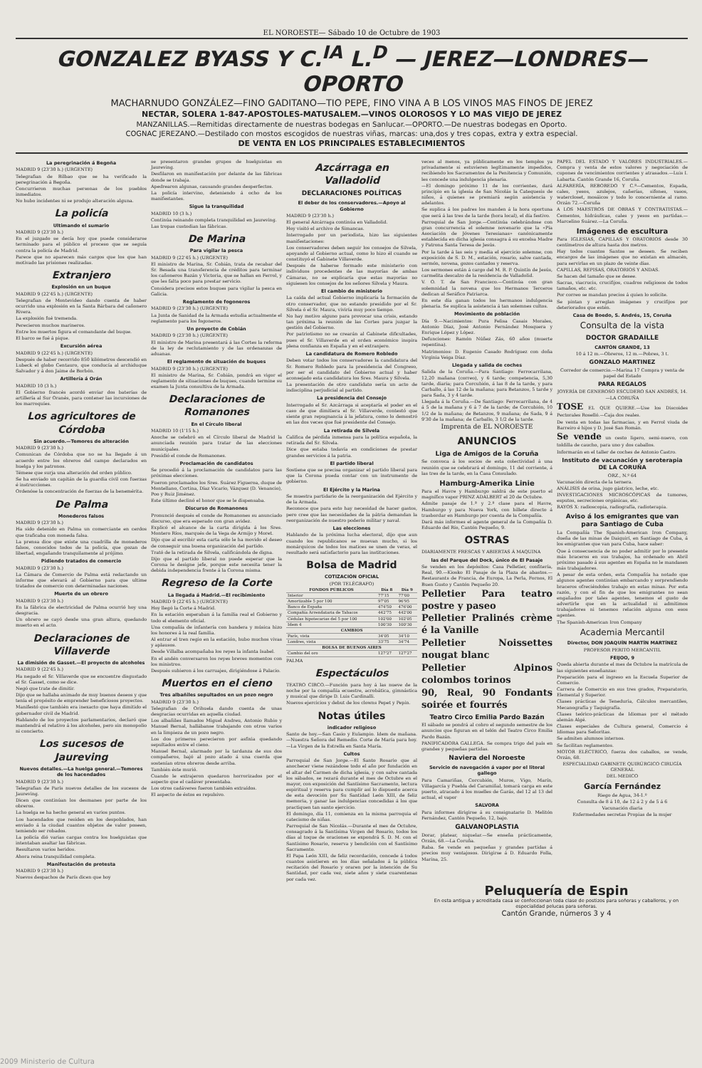EL NOROESTE— Sábado 10 de Octubre de 1903
GONZALEZ BYASS Y C.<sup>IA</sup> L.<sup>D</sup> — JEREZ—LONDRES—OPORTO
MACHARNUDO GONZÁLEZ—FINO GADITANO—TIO PEPE, FINO VINA A B LOS VINOS MAS FINOS DE JEREZ
NECTAR, SOLERA 1-847-APOSTOLES-MATUSALEM.—VINOS OLOROSOS Y LO MAS VIEJO DE JEREZ
MANZANILLAS.—Remitidas directamente de nuestras bodegas en Sanlucar.—OPORTO.—De nuestras bodegas en Oporto.
COGNAC JEREZANO.—Destilado con mostos escogidos de nuestras viñas, marcas: una,dos y tres copas, extra y extra especial.
DE VENTA EN LOS PRINCIPALES ESTABLECIMIENTOS
La peregrinación á Begoña
MADRID 9 (23'30 h.) (URGENTE)
Telegrafian de Bilbao que se ha verificado la peregrinación á Begoña.
Concurrieron muchas personas de los pueblos inmediatos.
No hubo incidentes ni se produjo alteración alguna.
La policía
Ultimando el sumario
MADRID 9 (23'30 h.)
En el juzgado se decía hoy que puede considerarse terminado para el público el proceso que se seguía contra la policía de Madrid.
Parece que no aparecen más cargos que los que han motivado las prisiones realizadas.
Extranjero
Explosión en un buque
MADRID 9 (22'45 h.) (URGENTE)
Telegrafian de Montevideo dando cuenta de haber ocurrido una explosión en la Santa Bárbara del cañonero Rivera.
La explosión fué tremenda.
Perecieron muchos marineros.
Entre los muertos figura el comandante del buque.
El barco se fué á pique.
Excursión aérea
MADRID 9 (22'45 h.) (URGENTE)
Después de haber recorrido 850 kilómetros descendió en Lubeck el globo Centauro, que conducía al archiduque Salvador y á don Jaime de Borbón.
Artillería á Orán
MADRID 10 (3 h.)
El Gobierno francés acordó enviar dos baterías de artillería al Sur Oranés, para contener las incursiones de los marroquíes.
Los agricultores de Córdoba
Sin acuerdo.—Temores de alteración
MADRID 9 (23'30 h.)
Comunican de Córdoba que no se ha llegado á un acuerdo entre los obreros del campo declarados en huelga y los patronos.
Témese que surja una alteración del orden público.
Se ha enviado un capitán de la guardia civil con fuerzas é instrucciones.
Ordenóse la concentración de fuerzas de la benemérita.
De Palma
Monederos falsos
MADRID 9 (23'30 h.)
Ha sido detenido en Palma un comerciante en cerdos que traficaba con moneda falsa.
La prensa dice que existe una cuadrilla de monederos falsos, conocidos todos de la policía, que gozan de libertad, engañando tranquilamente al prójimo.
Pidiendo tratados de comercio
MADRID 9 (23'30 h.)
La Cámara de Comercio de Palma está redactando un informe que elevará al Gobierno para que ultime tratados de comercio con determinadas naciones.
Muerte de un obrero
MADRID 9 (23'30 h.)
En la fábrica de electricidad de Palma ocurrió hoy una desgracia.
Un obrero se cayó desde una gran altura, quedando muerto en el acto.
Declaraciones de Villaverde
La dimisión de Gasset.—El proyecto de alcoholes
MADRID 9 (22'45 h.)
Ha negado el Sr. Villaverde que se encuentre disgustado el Sr. Gasset, como se dice.
Negó que trate de dimitir.
Dijo que se hallaba animado de muy buenos deseos y que tenía el propósito de emprender beneficiosos proyectos.
Manifestó que también era inexacto que haya dimitido el gobernador civil de Madrid.
Hablando de los proyectos parlamentarios, declaró que mantendrá el relativo á los alcoholes, pero sin monopolio ni concierto.
Los sucesos de Jaureving
Nuevos detalles.—La huelga general.—Temores de los hacendados
MADRID 9 (23'30 h.)
Telegrafian de París nuevos detalles de los sucesos de Jaureving.
Dicen que continúan los desmanes por parte de los obreros.
La huelga se ha hecho general en varios puntos.
Los hacendados que residen en los despoblados, han enviado á la ciudad cuantos objetos de valor poseen, temiendo ser robados.
La policía dió varias cargas contra los huelguistas que intentaban asaltar las fábricas.
Resultaron varios heridos.
Ahora reina tranquilidad completa.
Manifestación de protesta
MADRID 9 (23'30 h.)
Nuevos despachos de París dicen que hoy
se presentaron grandes grupos de huelguistas en Jaureving.
Desfilaron en manifestación por delante de las fábricas donde se trabaja.
Apedrearon algunas, causando grandes desperfectos.
La policía intervino, deteniendo á ocho de los manifestantes.
Sigue la tranquilidad
MADRID 10 (3 h.)
Continúa reinando completa tranquilidad en Jaureving.
Las tropas custodian las fábricas.
De Marina
Para vigilar la pesca
MADRID 9 (22'45 h.) (URGENTE)
El ministro de Marina, Sr. Cobián, trata de recabar del Sr. Besada una transferencia de créditos para terminar los cañoneros Bazán y Victoria, que se hallan en Ferrol, y que les falta poco para prestar servicio.
Considera precisos estos buques para vigilar la pesca en Galicia.
Reglamento de fogoneros
MADRID 9 (23'30 h.) (URGENTE)
La Junta de Sanidad de la Armada estudia actualmente el reglamento para los fogoneros.
Un proyecto de Cobián
MADRID 9 (23'30 h.) (URGENTE)
El ministro de Marina presentará á las Cortes la reforma de la ley de reclutamiento y de las ordenanzas de aduanas.
El reglamento de situación de buques
MADRID 9 (23'30 h.) (URGENTE)
El ministro de Marina, Sr. Cobián, pondrá en vigor el reglamento de situaciones de buques, cuando termine su examen la Junta consultiva de la Armada.
Declaraciones de Romanones
En el Círculo liberal
MADRID 10 (1'15 h.)
Anoche se celebró en el Círculo liberal de Madrid la anunciada reunión para tratar de las elecciones municipales.
Presidió el conde de Romanones.
Proclamación de candidatos
Se procedió á la proclamación de candidatos para las próximas elecciones.
Fueron proclamados los Sres. Suárez Figueroa, duque de Montellano, Cortina, Díaz Vicario, Vázquez (D. Venancio), Poo y Ruiz Jiménez.
Este último declinó el honor que se le dispensaba.
Discurso de Romanones
Pronunció después el conde de Romanones su anunciado discurso, que era esperado con gran avidez.
Explicó el alcance de la carta dirigida á los Sres. Montero Ríos, marqués de la Vega de Armijo y Moret.
Dijo que al escribir esta carta sólo le ha movido el deseo de conseguir una buena organización del partido.
Trató de la retirada de Silvela, calificándola de digna.
Dijo que el partido liberal no puede esperar que la Corona le designe jefe, porque este necesita tener la debida independencia frente á la Corona misma.
Regreso de la Corte
La llegada á Madrid.—El recibimiento
MADRID 9 (22'45 h.) (URGENTE)
Hoy llegó la Corte á Madrid.
En la estación esperaban á la familia real el Gobierno y todo el elemento oficial.
Una compañía de infantería con bandera y música hizo los honores á la real familia.
Al entrar el tren regio en la estación, hubo muchos vivas y aplausos.
Desde Villalba acompañaba los reyes la infanta Isabel.
En el andén conversaron los reyes breves momentos con los ministros.
Después subieron á los carruajes, dirigiéndose á Palacio.
Muertos en el cieno
Tres albañiles sepultados en un pozo negro
MADRID 9 (23'30 h.)
Telegrafian de Orihuela dando cuenta de unas desgracias ocurridas en aquella ciudad.
Los albañiles llamados Miguel Andreu, Antonio Rubio y Manuel Bernal, hallábanse trabajando con otros varios en la limpieza de un pozo negro.
Los dos primeros perecieron por asfixia quedando sepultados entre el cieno.
Manuel Bernal, alarmado por la tardanza de sus dos compañeros, bajó al pozo atado á una cuerda que sostenían otros obreros desde arriba.
También éste murió.
Cuando le extrajeron quedaron horrorizados por el aspecto que el cadáver presentaba.
Los otros cadáveres fueron también extraídos.
El aspecto de éstos es repulsivo.
Azcárraga en Valladolid
DECLARACIONES POLÍTICAS
El deber de los conservadores.—Apoyo al Gobierno
MADRID 9 (23'30 h.)
El general Azcárraga continúa en Valladolid.
Hoy visitó el archivo de Simancas.
Interrogado por un periodista, hizo las siguientes manifestaciones:
Los conservadores deben seguir los consejos de Silvela, apoyando al Gobierno actual, como lo hizo él cuando se constituyó el Gabinete Villaverde.
Después de haberse formado este ministerio con individuos procedentes de las mayorías de ambas Cámaras, no se explicaría que estas mayorías no siguiesen los consejos de los señores Silvela y Maura.
El cambio de ministerio
La caída del actual Gobierno implicaría la formación de otro conservador, que no estando presidido por el Sr. Silvela ó el Sr. Maura, viviría muy poco tiempo.
No hay motivo alguno para provocar una crisis, estando tan próxima la reunión de las Cortes para juzgar la gestión del Gobierno.
Por patriotismo no se crearán al Gabinete dificultades, pues el Sr. Villaverde en el orden económico inspira plena confianza en España y en el extranjero.
La candidatura de Romero Robledo
Deben votar todos los conservadores la candidatura del Sr. Romero Robledo para la presidencia del Congreso, por ser el candidato del Gobierno actual y haber aconsejado esta candidatura los Sres. Maura y Silvela.
La presentación de otro candidato sería un acto de indisciplina perjudicial al partido.
La presidencia del Consejo
Interrogado el Sr. Azcárraga si aceptaría el poder en el caso de que dimitiera el Sr. Villaverde, contestó que siente gran repugnancia á la jefatura, como lo demostró en las dos veces que fué presidente del Consejo.
La retirada de Silvela
Califica de pérdida inmensa para la política española, la retirada del Sr. Silvela.
Dice que estaba todavía en condiciones de prestar grandes servicios á la patria.
El partido liberal
Sostiene que se precisa organizar el partido liberal para que la Corona pueda contar con un instrumento de gobierno.
El Ejército y la Marina
Se muestra partidario de la reorganización del Ejército y de la Armada.
Reconoce que para esto hay necesidad de hacer gastos, pero cree que las necesidades de la pátria demandan la reorganización de nuestro poderío militar y naval.
Las elecciones
Hablando de la próxima lucha electoral, dijo que aun cuando los republicanos se muevan mucho, si los monárquicos de todos los matices se unen de veras, el resultado será satisfactorio para las instituciones.
Bolsa de Madrid
COTIZACIÓN OFICIAL
(POR TELÉGRAFO)
| FONDOS PÚBLICOS | Día 8 | Día 9 |
| --- | --- | --- |
| Interior | 77'15 | 77'00 |
| Amortizable 5 por 100 | 97'05 | 96'95 |
| Banco de España | 474'50 | 476'00 |
| Compañía Arrendataria de Tabacos | 442'75 | 442'00 |
| Cédulas hipotecarias del 5 por 100 | 102'00 | 102'05 |
| Idem 4 | 100'30 | 100'30 |
| CAMBIOS | | |
| París, vista | 34'05 | 34'10 |
| Londres, vista | 33'75 | 34'74 |
| BOLSA DE BUENOS AIRES | | |
| Cambio del oro | 127'27 | 127'27 |
PALMA
Espectáculos
TEATRO CIRCO.—Función para hoy á las nueve de la noche por la compañía ecuestre, acrobática, gimnástica y musical que dirige D. Luis Cardinalli.
Nuevos ejercicios y debut de los clowns Pepet y Pepin.
Notas útiles
indicador religioso
Santo de hoy.—San Casio y Eulampio. Idem de mañana.—Nuestra Señora del Remedio. Corte de María para hoy.—La Virgen de la Estrella en Santa María.
Cultos
Parroquial de San Jorge.—El Santo Rosario que al anochecer viene rezándose todo el año por fundación en el altar del Carmen de dicha iglesia, y con salve cantada los sábados, se rezará durante el mes de Octubre en el mayor, con exposición del Santísimo Sacramento, lectura espiritual y reserva para cumplir así lo dispuesto acerca de esta devoción por Su Santidad León XIII, de feliz memoria, y ganar las indulgencias concedidas á los que practiquen tan santo ejercicio.
El domingo, día 11, comienza en la misma parroquia el catecismo de niñas.
Parroquial de San Nicolás.—Durante el mes de Octubre, consagrado á la Santísima Virgen del Rosario, todos los días al toque de oraciones se expondrá S. D. M. con el Santísimo Rosario, reserva y bendición con el Santísimo Sacramento.
El Papa León XIII, de feliz recordación, concede á todos cuantos asistieren en los días señalados á la pública recitación del Rosario y oraren por la intención de Su Santidad, por cada vez, siete años y siete cuarentenas por cada vez.
veces al menos, ya públicamente en los templos ya privadamente si estuvieren legítimamente impedidos, recibiendo los Sacramentos de la Penitencia y Comunión, les concede una indulgencia plenaria.
—El domingo próximo 11 de los corrientes, dará principio en la iglesia de San Nicolás la Catequesis de niños, á quienes se premiará según asistencia y adelantos.
Se suplica á los padres los manden á la hora oportuna que será á las tres de la tarde (hora local), el día festivo.
Parroquial de San Jorge.—Continúa celebrándose con gran concurrencia el solemne novenario que la «Pía Asociación de Jóvenes Teresianas» canónicamente establecida en dicha iglesia consagra á su excelsa Madre y Patrona Santa Teresa de Jesús.
Por la tarde á las seis y media el ejercicio solemne, con exposición de S. D. M., estación, rosario, salve cantada, sermón, novena, gozos cantados y reserva.
Los sermones están á cargo del M. R. P. Quintín de Jesús, carmelita descalzo de la residencia de Valladolid.
V. O. T. de San Francisco.—Continúa con gran solemnidad la novena que los Hermanos Terceros dedican al Seráfico Patriarca.
En este día ganan todos los hermanos indulgencia plenaria. Se suplica la asistencia á tan solemnes cultos.
Movimiento de población
Día 9.—Nacimientos: Pura Felisa Casais Morales, Antonio Díaz, José Antonio Fernández Mosquera y Enrique López y López.
Defunciones: Ramón Núñez Zás, 60 años (muerte repentina).
Matrimonios: D. Eugenio Casado Rodríguez con doña Virginia Veiga Díaz.
Llegada y salida de coches
Salida de la Coruña.—Para Santiago: Ferrocarrilana, 12,20 mañana (correo), y 6 tarde; competencia, 5,30 tarde, diaria; para Corcubión, á las 8 de la tarde, y para Carballo, á las 12 de la mañana; para Betanzos, 5 tarde y para Sada, 3 y 4 tarde.
Llegada á la Coruña.—De Santiago: Ferrocarrilana, de 4 á 5 de la mañana y 6 á 7 de la tarde; de Corcubión, 10 1/2 de la mañana; de Betanzos, 9 mañana; de Sada, 9 á 9'30 de la mañana; de Carballo, 3 1/2 de la tarde.
Imprenta de EL NOROESTE
ANUNCIOS
Liga de Amigos de la Coruña
Se convoca á los socios de esta colectividad á una reunión que se celebrará el domingo, 11 del corriente, á las tres de la tarde, en la Casa Consulado.
Hamburg-Amerika Linie
Para el Havre y Hamburgo saldrá de este puerto el magnífico vapor PRINZ ADALBERT el 20 de Octubre.
Admite pasaje de 1.ª y 2.ª clase para el Havre, Hamburgo y para Nueva York, con billete directo á trasbordar en Hamburgo por cuenta de la Compañía.
Dará más informes el agente general de la Compañía D. Eduardo del Río, Cantón Pequeño, 9.
OSTRAS
DIARIAMENTE FRESCAS Y ABIERTAS Á MAQUINA
las del Parque del Dock, único de El Pasaje
Se venden en los depósitos: Casa Pelletier, confitería, Real, 90.—Kiosko El Pasaje de la Plaza de abastos.—Restaurants de Francia, de Europa, La Perla, Fornos, El Buen Gusto y Cantón Pequeño 20.
Pelletier Para teatro postre y paseo
Pelletier Pralinés crème é la Vanille
Pelletier Noissettes nougat blanc
Pelletier Alpinos colombos torinos
90, Real, 90 Fondants soirée et fourrés
Teatro Circo Emilia Pardo Bazán
El sábado se pondrá al cobro el segundo semestre de los anuncios que figuran en el telón del Teatro Circo Emilia Pardo Bazán.
PANIFICADORA GALLEGA. Se compra trigo del país en grandes y pequeñas partidas.
Naviera del Noroeste
Servicio de navegación á vapor por el litoral gallego
Para Camariñas, Corcubión, Muros, Vigo, Marín, Villagarcía y Puebla del Caramiñal, tomará carga en este puerto, atracado á los muelles de Garás, del 12 al 13 del actual, el vapor
SALVORA
Para informes dirigirse á su consignatario D. Melitón Fernández, Cantón Pequeño, 12, bajo.
GALVANOPLASTIA
Dorar, platear, niquelar.—Se enseña prácticamente, Orzán, 68.—La Coruña.
Raba. Se vende en pequeñas y grandes partidas á precios muy ventajosos. Dirigirse á D. Eduardo Folla, Marina, 25.
PAPEL DEL ESTADO Y VALORES INDUSTRIALES.—Compra y venta de estos valores y negociación de cupones de vencimientos corrientes y atrasados.—Luis I. Labarta. Cantón Grande 16, Coruña.
ALFARERÍA, REBOREDO Y C.ª—Cementos, Espada, cales, yesos, azulejos, cañerías, sifones, vasos, watercloset, mosáicos y todo lo concerniente al ramo. Orzán 72.—Coruña
A LOS MAESTROS DE OBRAS Y CONTRATISTAS.—Cementos, hidráulicas, cales y yesos en partidas.—Marcelino Suárez.—La Coruña.
Imágenes de escultura
Para IGLESIAS, CAPILLAS Y ORATORIOS desde 30 centímetros de altura hasta dos metros.
Hay todos cuantos Santos se deseen. Se reciben encargos de las imágenes que no existan en almacén, para servirlas en un plazo de veinte días.
CAPILLAS, REPISAS, ORATORIOS Y ANDAS.
Se hacen del tamaño que se desee.
Sacras, viacrucis, crucifijos, cuadros religiosos de todos tamaños, etc. etc.
Por correo se mandan precios á quien lo solicite.
Se pintan y arreglan imágenes y crucifijos por deteriorados que estén.
Casa de Boedo, S. Andrés, 15, Coruña
Consulta de la vista
DOCTOR GRADAILLE
CANTÓN GRANDE, 13
10 á 12 m.—Obreros, 12 m.—Pobres, 3 t.
GONZALO MARTINEZ
Corredor de comercio.—Marina 17 Compra y venta de papel del Estado
PARA REGALOS
JOYERÍA DE GENEROSO ESCUDERO SAN ANDRÉS, 14.—LA CORUÑA
TOSE EL QUE QUIERE.—Use los Discoides Pectorales Roselló.—Caja dos reales.
De venta en todas las farmacias, y en Ferrol viuda de Barreiro é hijos y D. José San Román.
Se vende un cesto ligero, semi-nuevo, con toldilla de caucho, para uno y dos caballos.
Informarán en el taller de coches de Antonio Castro.
Instituto de vacunación y seroterapia DE LA CORUÑA
ORZ., N.º 64
Vacunación directa de la ternera.
ANÁLISIS de orina, jugo gástrico, leche, etc.
INVESTIGACIONES MICROSCÓPICAS de tumores, esputos, secreciones orgánicas, etc.
RAYOS X: radioscopia, radiografía, radioterapia.
Aviso á los emigrantes que van para Santiago de Cuba
La Compañía The Spanish-American Iron Company, dueña de las minas de Daiquirí, en Santiago de Cuba, á los emigrantes que van para Cuba, hace saber:
Que á consecuencia de no poder admitir por lo presente más braceros en sus trabajos, ha ordenado en Abril próximo pasado á sus agentes en España no le mandasen más trabajadores.
A pesar de esta orden, esta Compañía ha notado que algunos agentes continúan embarcando y sorprendiendo braceros ofreciéndoles trabajo en estas minas. Por esta razón, y con el fin de que los emigrantes no sean engañados por tales agentes, tenemos el gusto de advertirle que en la actualidad ni admitimos trabajadores ni tenemos relación alguna con esos agentes.
The Spanish-American Iron Company
Academia Mercantil
Director, DON JOAQUÍN MARTÍN MARTÍNEZ
PROFESOR PERITO MERCANTIL
FEIJOO, 9
Queda abierta durante el mes de Octubre la matrícula de las siguientes enseñanzas:
Preparación para el ingreso en la Escuela Superior de Comercio.
Carrera de Comercio en sus tres grados, Preparatorio, Elemental y Superior.
Clases prácticas de Teneduría, Cálculos mercantiles, Mecanografía y Taquigrafía.
Clases teórico-prácticas de Idiomas por el método alemán Algé.
Clases especiales de Cultura general, Comercio é Idiomas para Señoritas.
Se admiten alumnos internos.
Se facilitan reglamentos.
MOTOR ELÉCTRICO, fuerza dos caballos, se vende, Orzán, 68.
ESPECIALIDAD GABINETE QUIRÚRGICO CIRUGÍA GENERAL
DEL MEDICO
García Fernández
Riego de Agua, 34-1.º
Consulta de 8 á 10, de 12 á 2 y de 5 á 6
Vacunación diaria
Enfermedades secretas Propias de la mujer
Peluquería de Espin
En esta antigua y acreditada casa se confeccionan toda clase de postizos para señoras y caballeros, y en especialidad pelucas para señoras.
Cantón Grande, números 3 y 4
2009 Ministerio de Cultura